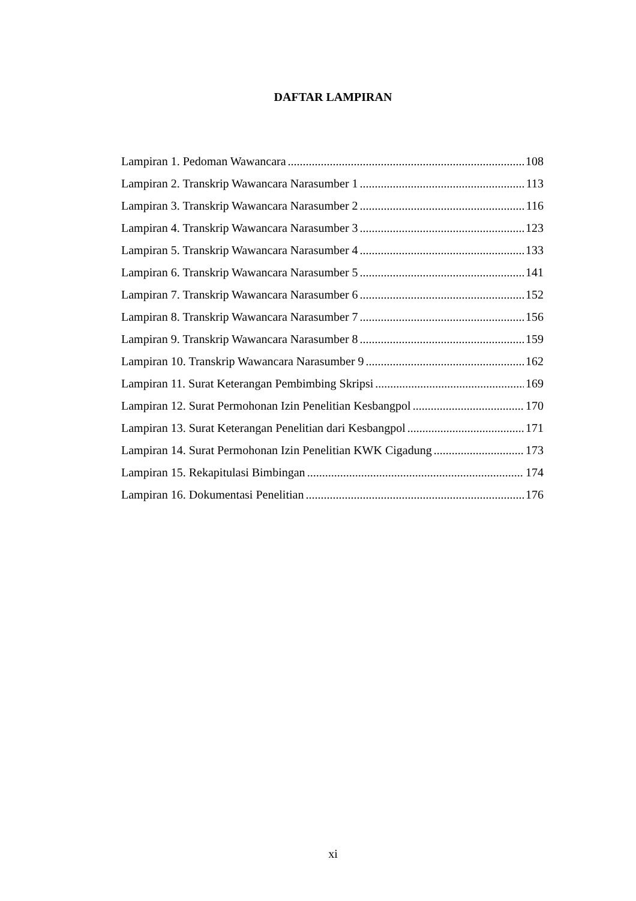DAFTAR LAMPIRAN
Lampiran 1. Pedoman Wawancara 108
Lampiran 2. Transkrip Wawancara Narasumber 1 113
Lampiran 3. Transkrip Wawancara Narasumber 2 116
Lampiran 4. Transkrip Wawancara Narasumber 3 123
Lampiran 5. Transkrip Wawancara Narasumber 4 133
Lampiran 6. Transkrip Wawancara Narasumber 5 141
Lampiran 7. Transkrip Wawancara Narasumber 6 152
Lampiran 8. Transkrip Wawancara Narasumber 7 156
Lampiran 9. Transkrip Wawancara Narasumber 8 159
Lampiran 10. Transkrip Wawancara Narasumber 9 162
Lampiran 11. Surat Keterangan Pembimbing Skripsi 169
Lampiran 12. Surat Permohonan Izin Penelitian Kesbangpol 170
Lampiran 13. Surat Keterangan Penelitian dari Kesbangpol 171
Lampiran 14. Surat Permohonan Izin Penelitian KWK Cigadung 173
Lampiran 15. Rekapitulasi Bimbingan 174
Lampiran 16. Dokumentasi Penelitian 176
xi